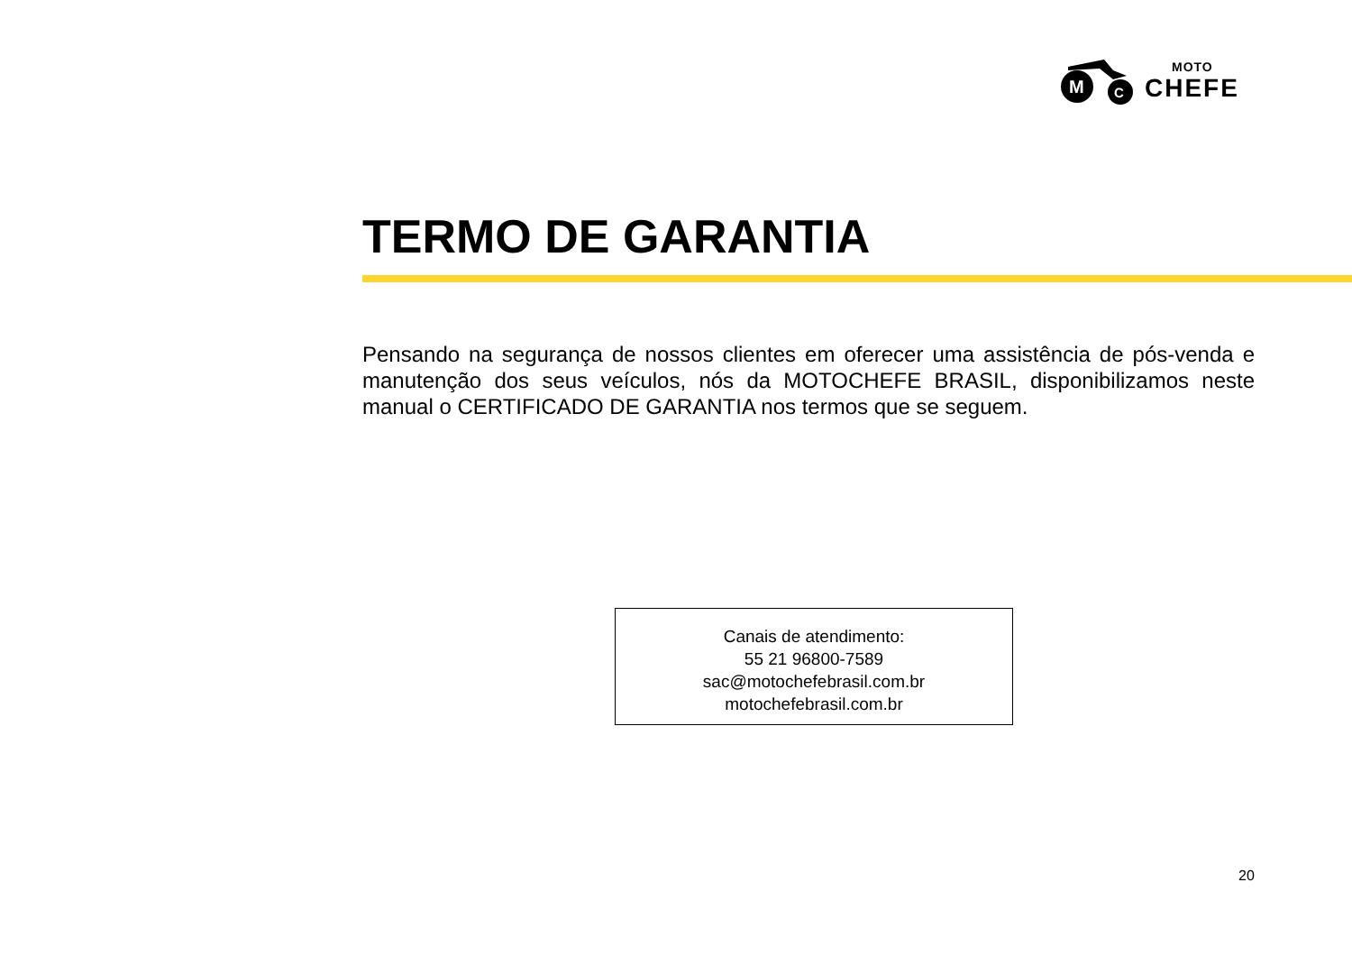M
C
MOTO
CHEFE
TERMO DE GARANTIA
Pensando na segurança de nossos clientes em oferecer uma assistência de pós-venda e manutenção dos seus veículos, nós da MOTOCHEFE BRASIL, disponibilizamos neste manual o CERTIFICADO DE GARANTIA nos termos que se seguem.
Canais de atendimento:
55 21 96800-7589
sac@motochefebrasil.com.br
motochefebrasil.com.br
20